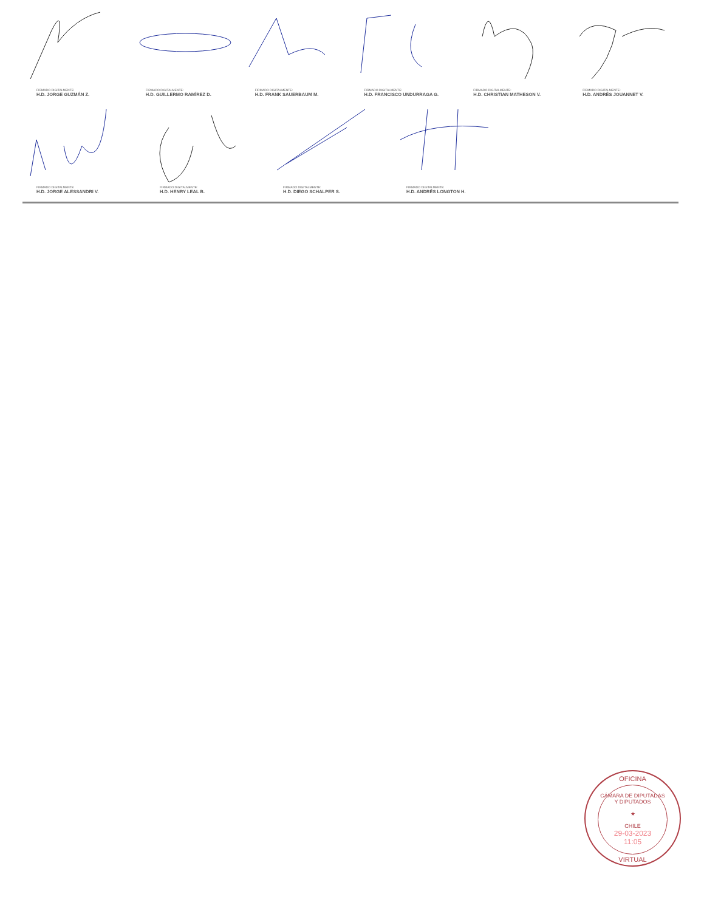FIRMADO DIGITALMENTE:
H.D. JORGE GUZMÁN Z.
FIRMADO DIGITALMENTE:
H.D. GUILLERMO RAMÍREZ D.
FIRMADO DIGITALMENTE:
H.D. FRANK SAUERBAUM M.
FIRMADO DIGITALMENTE:
H.D. FRANCISCO UNDURRAGA G.
FIRMADO DIGITALMENTE:
H.D. CHRISTIAN MATHESON V.
FIRMADO DIGITALMENTE:
H.D. ANDRÉS JOUANNET V.
FIRMADO DIGITALMENTE:
H.D. JORGE ALESSANDRI V.
FIRMADO DIGITALMENTE:
H.D. HENRY LEAL B.
FIRMADO DIGITALMENTE:
H.D. DIEGO SCHALPER S.
FIRMADO DIGITALMENTE:
H.D. ANDRÉS LONGTON H.
OFICINA
CÁMARA DE DIPUTADAS Y DIPUTADOS
★
CHILE
29-03-2023
11:05
VIRTUAL